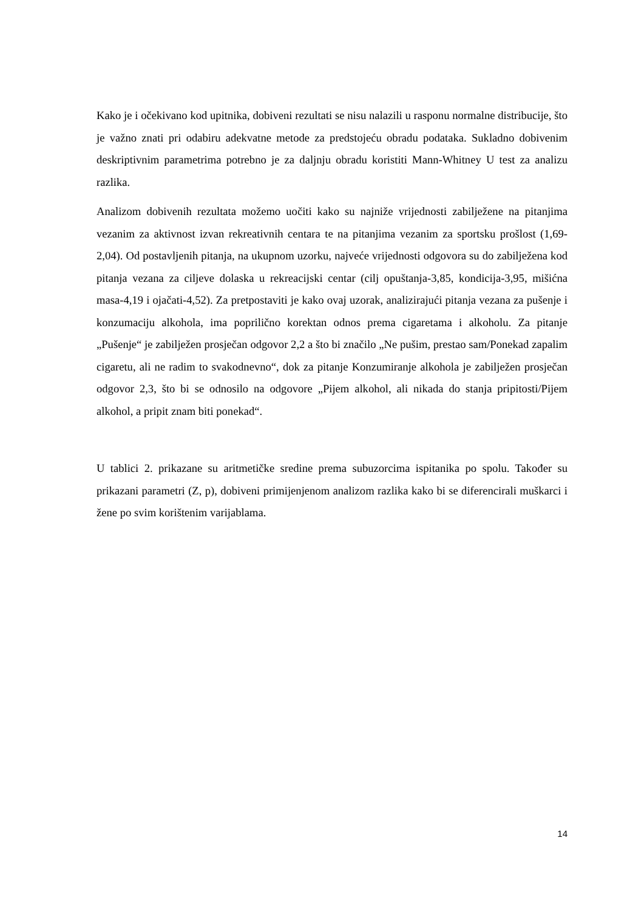Kako je i očekivano kod upitnika, dobiveni rezultati se nisu nalazili u rasponu normalne distribucije, što je važno znati pri odabiru adekvatne metode za predstojeću obradu podataka. Sukladno dobivenim deskriptivnim parametrima potrebno je za daljnju obradu koristiti Mann-Whitney U test za analizu razlika.
Analizom dobivenih rezultata možemo uočiti kako su najniže vrijednosti zabilježene na pitanjima vezanim za aktivnost izvan rekreativnih centara te na pitanjima vezanim za sportsku prošlost (1,69-2,04). Od postavljenih pitanja, na ukupnom uzorku, najveće vrijednosti odgovora su do zabilježena kod pitanja vezana za ciljeve dolaska u rekreacijski centar (cilj opuštanja-3,85, kondicija-3,95, mišićna masa-4,19 i ojačati-4,52). Za pretpostaviti je kako ovaj uzorak, analizirajući pitanja vezana za pušenje i konzumaciju alkohola, ima poprilično korektan odnos prema cigaretama i alkoholu. Za pitanje „Pušenje“ je zabilježen prosječan odgovor 2,2 a što bi značilo „Ne pušim, prestao sam/Ponekad zapalim cigaretu, ali ne radim to svakodnevno“, dok za pitanje Konzumiranje alkohola je zabilježen prosječan odgovor 2,3, što bi se odnosilo na odgovore „Pijem alkohol, ali nikada do stanja pripitosti/Pijem alkohol, a pripit znam biti ponekad“.
U tablici 2. prikazane su aritmetičke sredine prema subuzorcima ispitanika po spolu. Također su prikazani parametri (Z, p), dobiveni primijenjenom analizom razlika kako bi se diferencirali muškarci i žene po svim korištenim varijablama.
14